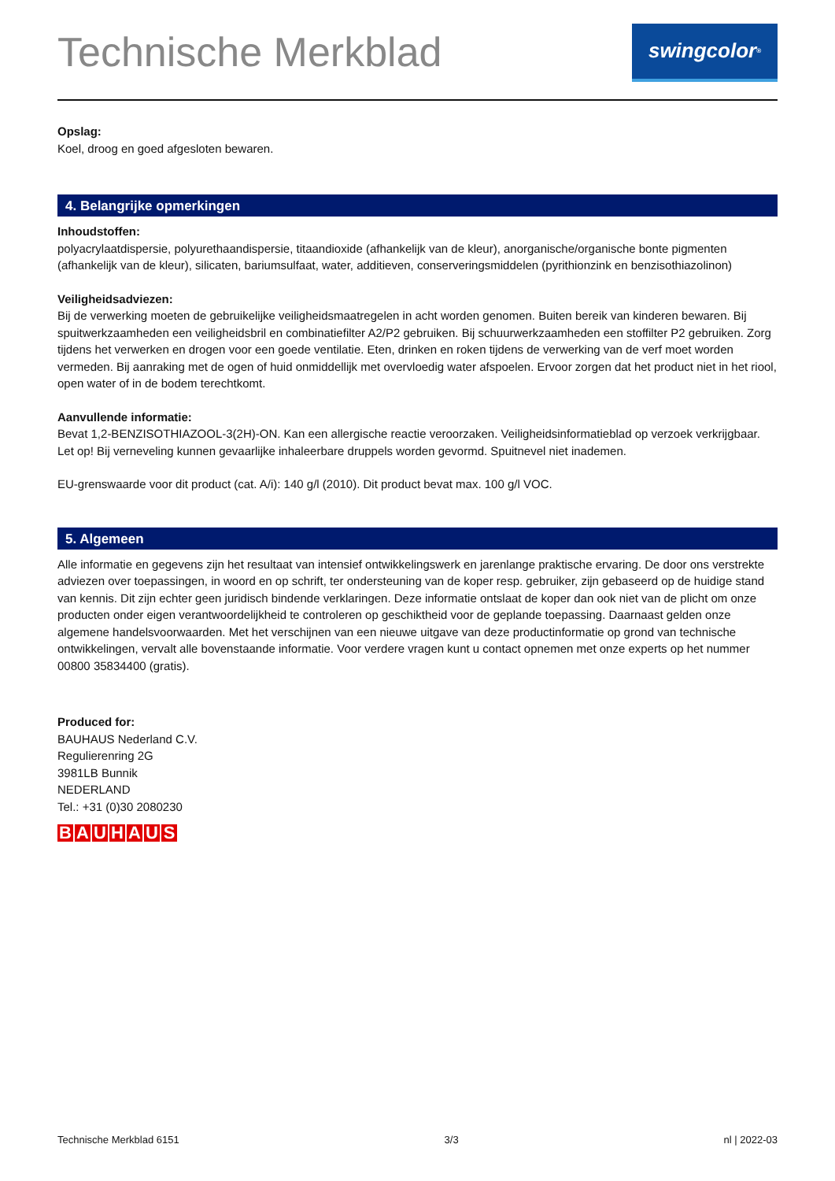Technische Merkblad
swingcolor<sup>®</sup>
Opslag:
Koel, droog en goed afgesloten bewaren.
4. Belangrijke opmerkingen
Inhoudstoffen:
polyacrylaatdispersie, polyurethaandispersie, titaandioxide (afhankelijk van de kleur), anorganische/organische bonte pigmenten (afhankelijk van de kleur), silicaten, bariumsulfaat, water, additieven, conserveringsmiddelen (pyrithionzink en benzisothiazolinon)
Veiligheidsadviezen:
Bij de verwerking moeten de gebruikelijke veiligheidsmaatregelen in acht worden genomen. Buiten bereik van kinderen bewaren. Bij spuitwerkzaamheden een veiligheidsbril en combinatiefilter A2/P2 gebruiken. Bij schuurwerkzaamheden een stoffilter P2 gebruiken. Zorg tijdens het verwerken en drogen voor een goede ventilatie. Eten, drinken en roken tijdens de verwerking van de verf moet worden vermeden. Bij aanraking met de ogen of huid onmiddellijk met overvloedig water afspoelen. Ervoor zorgen dat het product niet in het riool, open water of in de bodem terechtkomt.
Aanvullende informatie:
Bevat 1,2-BENZISOTHIAZOOL-3(2H)-ON. Kan een allergische reactie veroorzaken. Veiligheidsinformatieblad op verzoek verkrijgbaar. Let op! Bij verneveling kunnen gevaarlijke inhaleerbare druppels worden gevormd. Spuitnevel niet inademen.
EU-grenswaarde voor dit product (cat. A/i): 140 g/l (2010). Dit product bevat max. 100 g/l VOC.
5. Algemeen
Alle informatie en gegevens zijn het resultaat van intensief ontwikkelingswerk en jarenlange praktische ervaring. De door ons verstrekte adviezen over toepassingen, in woord en op schrift, ter ondersteuning van de koper resp. gebruiker, zijn gebaseerd op de huidige stand van kennis. Dit zijn echter geen juridisch bindende verklaringen. Deze informatie ontslaat de koper dan ook niet van de plicht om onze producten onder eigen verantwoordelijkheid te controleren op geschiktheid voor de geplande toepassing. Daarnaast gelden onze algemene handelsvoorwaarden. Met het verschijnen van een nieuwe uitgave van deze productinformatie op grond van technische ontwikkelingen, vervalt alle bovenstaande informatie. Voor verdere vragen kunt u contact opnemen met onze experts op het nummer 00800 35834400 (gratis).
Produced for:
BAUHAUS Nederland C.V.
Regulierenring 2G
3981LB Bunnik
NEDERLAND
Tel.: +31 (0)30 2080230
B A U H A U S
Technische Merkblad 6151 3/3 nl | 2022-03